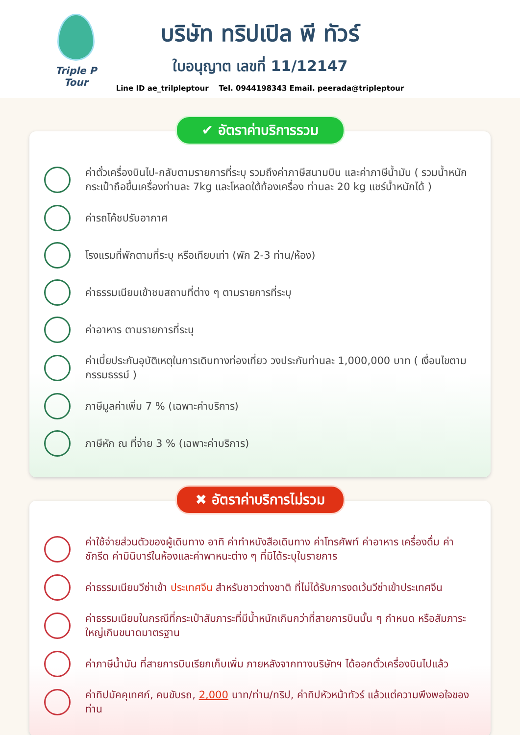Triple P Tour
บริษัท ทริปเปิล พี ทัวร์
ใบอนุญาต เลขที่ 11/12147
Line ID ae_trilpleptour Tel. 0944198343 Email. peerada@tripleptour
✔ อัตราค่าบริการรวม
ค่าตั๋วเครื่องบินไป-กลับตามรายการที่ระบุ รวมถึงค่าภาษีสนามบิน และค่าภาษีน้ำมัน ( รวมน้ำหนักกระเป๋าถือขึ้นเครื่องท่านละ 7kg และโหลดใต้ท้องเครื่อง ท่านละ 20 kg แชร์น้ำหนักได้ )
ค่ารถโค้ชปรับอากาศ
โรงแรมที่พักตามที่ระบุ หรือเทียบเท่า (พัก 2-3 ท่าน/ห้อง)
ค่าธรรมเนียมเข้าชมสถานที่ต่าง ๆ ตามรายการที่ระบุ
ค่าอาหาร ตามรายการที่ระบุ
ค่าเบี้ยประกันอุบัติเหตุในการเดินทางท่องเที่ยว วงประกันท่านละ 1,000,000 บาท ( เงื่อนไขตามกรรมธรรม์ )
ภาษีมูลค่าเพิ่ม 7 % (เฉพาะค่าบริการ)
ภาษีหัก ณ ที่จ่าย 3 % (เฉพาะค่าบริการ)
✖ อัตราค่าบริการไม่รวม
ค่าใช้จ่ายส่วนตัวของผู้เดินทาง อาทิ ค่าทำหนังสือเดินทาง ค่าโทรศัพท์ ค่าอาหาร เครื่องดื่ม ค่าซักรีด ค่ามินิบาร์ในห้องและค่าพาหนะต่าง ๆ ที่มิได้ระบุในรายการ
ค่าธรรมเนียมวีซ่าเข้า ประเทศจีน สำหรับชาวต่างชาติ ที่ไม่ได้รับการงดเว้นวีซ่าเข้าประเทศจีน
ค่าธรรมเนียมในกรณีที่กระเป๋าสัมภาระที่มีน้ำหนักเกินกว่าที่สายการบินนั้น ๆ กำหนด หรือสัมภาระใหญ่เกินขนาดมาตรฐาน
ค่าภาษีน้ำมัน ที่สายการบินเรียกเก็บเพิ่ม ภายหลังจากทางบริษัทฯ ได้ออกตั๋วเครื่องบินไปแล้ว
ค่าทิปมัคคุเทศก์, คนขับรถ, 2,000 บาท/ท่าน/ทริป, ค่าทิปหัวหน้าทัวร์ แล้วแต่ความพึงพอใจของท่าน